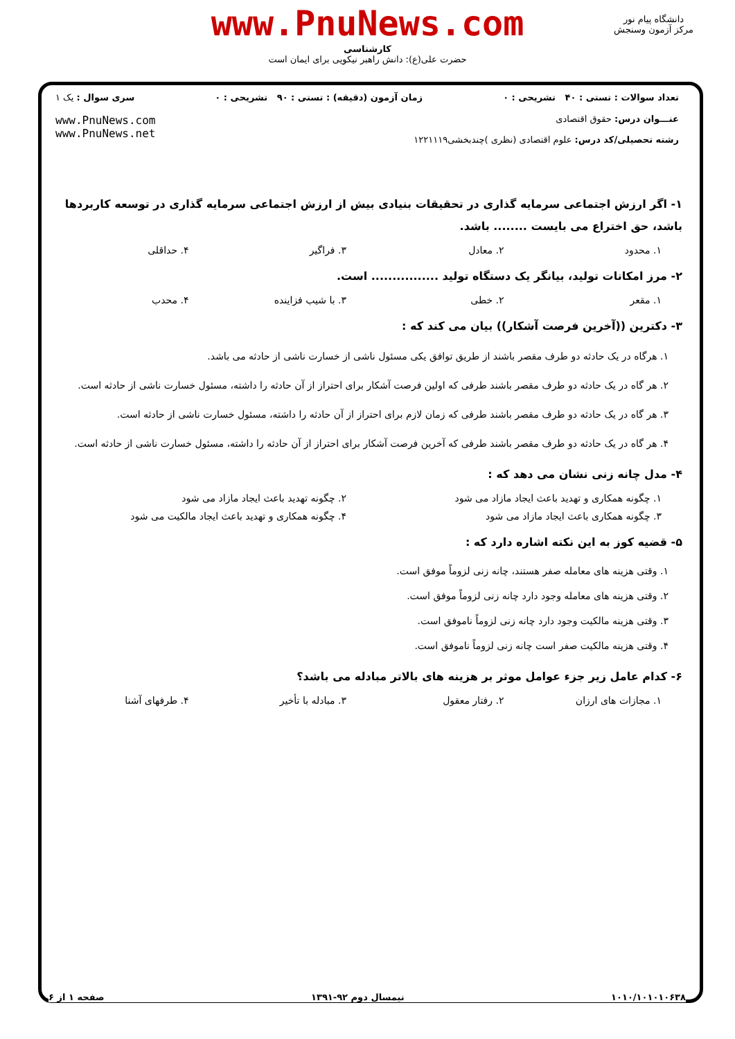www.PnuNews.com
کارشناسی
حضرت علی(ع): دانش راهبر نیکویی برای ایمان است
دانشگاه پیام نور
مرکز آزمون وسنجش
تعداد سوالات : تستی : ۴۰ تشریحی : ۰ زمان آزمون (دقیقه) : تستی : ۹۰ تشریحی : ۰ سری سوال : یک ۱
عنـــوان درس: حقوق اقتصادی
رشته تحصیلی/کد درس: علوم اقتصادی (نظری )چندبخشی۱۲۲۱۱۱۹ www.PnuNews.com
www.PnuNews.net
۱- اگر ارزش اجتماعی سرمایه گذاری در تحقیقات بنیادی بیش از ارزش اجتماعی سرمایه گذاری در توسعه کاربردها باشد، حق اختراع می بایست ........ باشد.
۱. محدود ۲. معادل ۳. فراگیر ۴. حداقلی
۲- مرز امکانات تولید، بیانگر یک دستگاه تولید ................ است.
۱. مقعر ۲. خطی ۳. با شیب فزاینده ۴. محدب
۳- دکترین ((آخرین فرصت آشکار)) بیان می کند که :
۱. هرگاه در یک حادثه دو طرف مقصر باشند از طریق توافق یکی مسئول ناشی از خسارت ناشی از حادثه می باشد.
۲. هر گاه در یک حادثه دو طرف مقصر باشند طرفی که اولین فرصت آشکار برای احتراز از آن حادثه را داشته، مسئول خسارت ناشی از حادثه است.
۳. هر گاه در یک حادثه دو طرف مقصر باشند طرفی که زمان لازم برای احتراز از آن حادثه را داشته، مسئول خسارت ناشی از حادثه است.
۴. هر گاه در یک حادثه دو طرف مقصر باشند طرفی که آخرین فرصت آشکار برای احتراز از آن حادثه را داشته، مسئول خسارت ناشی از حادثه است.
۴- مدل چانه زنی نشان می دهد که :
۱. چگونه همکاری و تهدید باعث ایجاد مازاد می شود
۲. چگونه تهدید باعث ایجاد مازاد می شود
۳. چگونه همکاری باعث ایجاد مازاد می شود
۴. چگونه همکاری و تهدید باعث ایجاد مالکیت می شود
۵- قضیه کوز به این نکته اشاره دارد که :
۱. وقتی هزینه های معامله صفر هستند، چانه زنی لزوماً موفق است.
۲. وقتی هزینه های معامله وجود دارد چانه زنی لزوماً موفق است.
۳. وقتی هزینه مالکیت وجود دارد چانه زنی لزوماً ناموفق است.
۴. وقتی هزینه مالکیت صفر است چانه زنی لزوماً ناموفق است.
۶- کدام عامل زیر جزء عوامل موثر بر هزینه های بالاتر مبادله می باشد؟
۱. مجازات های ارزان ۲. رفتار معقول ۳. مبادله با تأخیر ۴. طرفهای آشنا
۱۰۱۰/۱۰۱۰۱۰۶۳۸ نیمسال دوم ۹۲-۱۳۹۱ صفحه ۱ از ۶